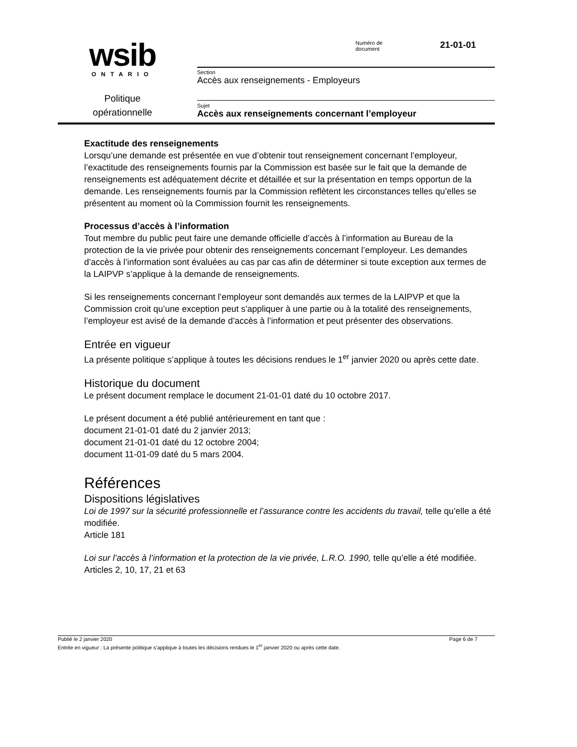wsib
ONTARIO
Politique
opérationnelle
Numéro de
document
21-01-01
Section
Accès aux renseignements - Employeurs
Sujet
Accès aux renseignements concernant l’employeur
Exactitude des renseignements
Lorsqu’une demande est présentée en vue d’obtenir tout renseignement concernant l’employeur, l’exactitude des renseignements fournis par la Commission est basée sur le fait que la demande de renseignements est adéquatement décrite et détaillée et sur la présentation en temps opportun de la demande. Les renseignements fournis par la Commission reflètent les circonstances telles qu’elles se présentent au moment où la Commission fournit les renseignements.
Processus d’accès à l’information
Tout membre du public peut faire une demande officielle d’accès à l’information au Bureau de la protection de la vie privée pour obtenir des renseignements concernant l’employeur. Les demandes d’accès à l’information sont évaluées au cas par cas afin de déterminer si toute exception aux termes de la LAIPVP s’applique à la demande de renseignements.
Si les renseignements concernant l’employeur sont demandés aux termes de la LAIPVP et que la Commission croit qu’une exception peut s’appliquer à une partie ou à la totalité des renseignements, l’employeur est avisé de la demande d’accès à l’information et peut présenter des observations.
Entrée en vigueur
La présente politique s’applique à toutes les décisions rendues le 1<sup>er</sup> janvier 2020 ou après cette date.
Historique du document
Le présent document remplace le document 21-01-01 daté du 10 octobre 2017.
Le présent document a été publié antérieurement en tant que :
document 21-01-01 daté du 2 janvier 2013;
document 21-01-01 daté du 12 octobre 2004;
document 11-01-09 daté du 5 mars 2004.
Références
Dispositions législatives
Loi de 1997 sur la sécurité professionnelle et l’assurance contre les accidents du travail, telle qu’elle a été modifiée.
Article 181
Loi sur l’accès à l’information et la protection de la vie privée, L.R.O. 1990, telle qu’elle a été modifiée.
Articles 2, 10, 17, 21 et 63
Publié le 2 janvier 2020 Page 6 de 7
Entrée en vigueur : La présente politique s’applique à toutes les décisions rendues le 1<sup>er</sup> janvier 2020 ou après cette date.